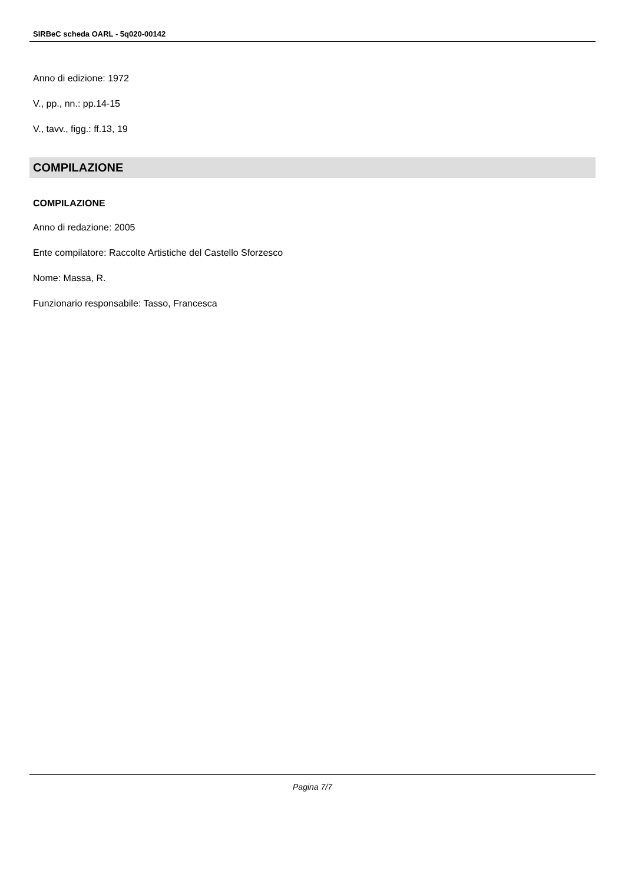SIRBeC scheda OARL - 5q020-00142
Anno di edizione: 1972
V., pp., nn.: pp.14-15
V., tavv., figg.: ff.13, 19
COMPILAZIONE
COMPILAZIONE
Anno di redazione: 2005
Ente compilatore: Raccolte Artistiche del Castello Sforzesco
Nome: Massa, R.
Funzionario responsabile: Tasso, Francesca
Pagina 7/7